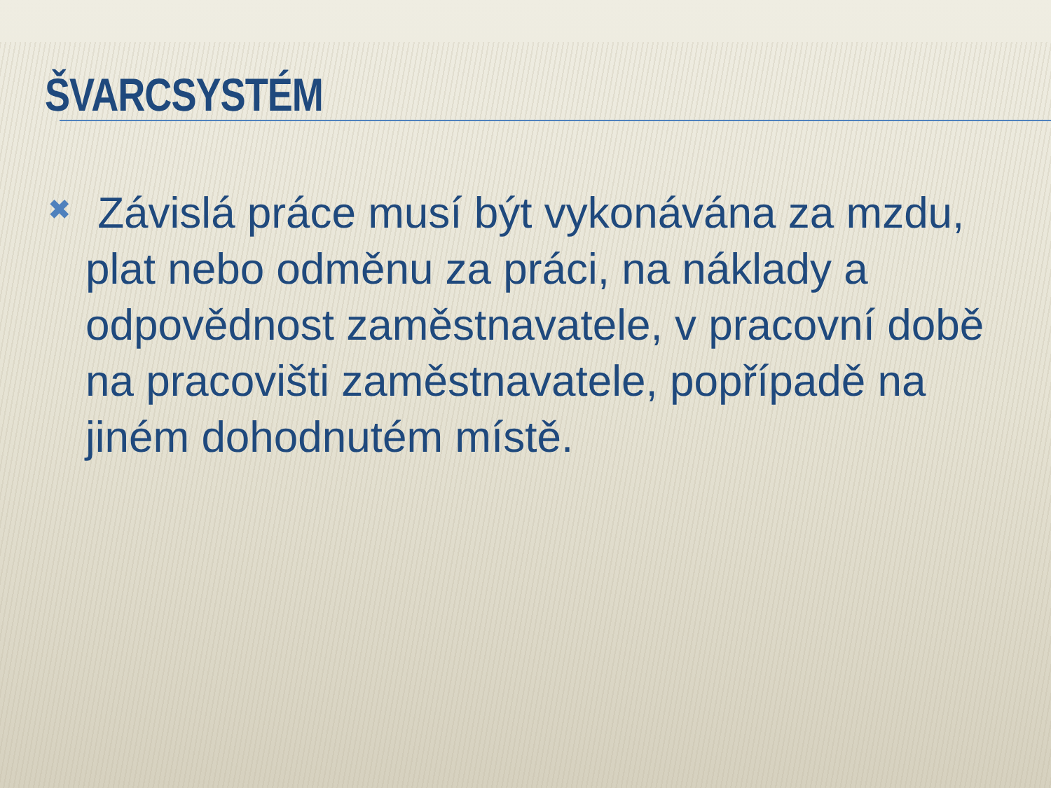ŠVARCSYSTÉM
✖
Závislá práce musí být vykonávána za mzdu, plat nebo odměnu za práci, na náklady a odpovědnost zaměstnavatele, v pracovní době na pracovišti zaměstnavatele, popřípadě na jiném dohodnutém místě.